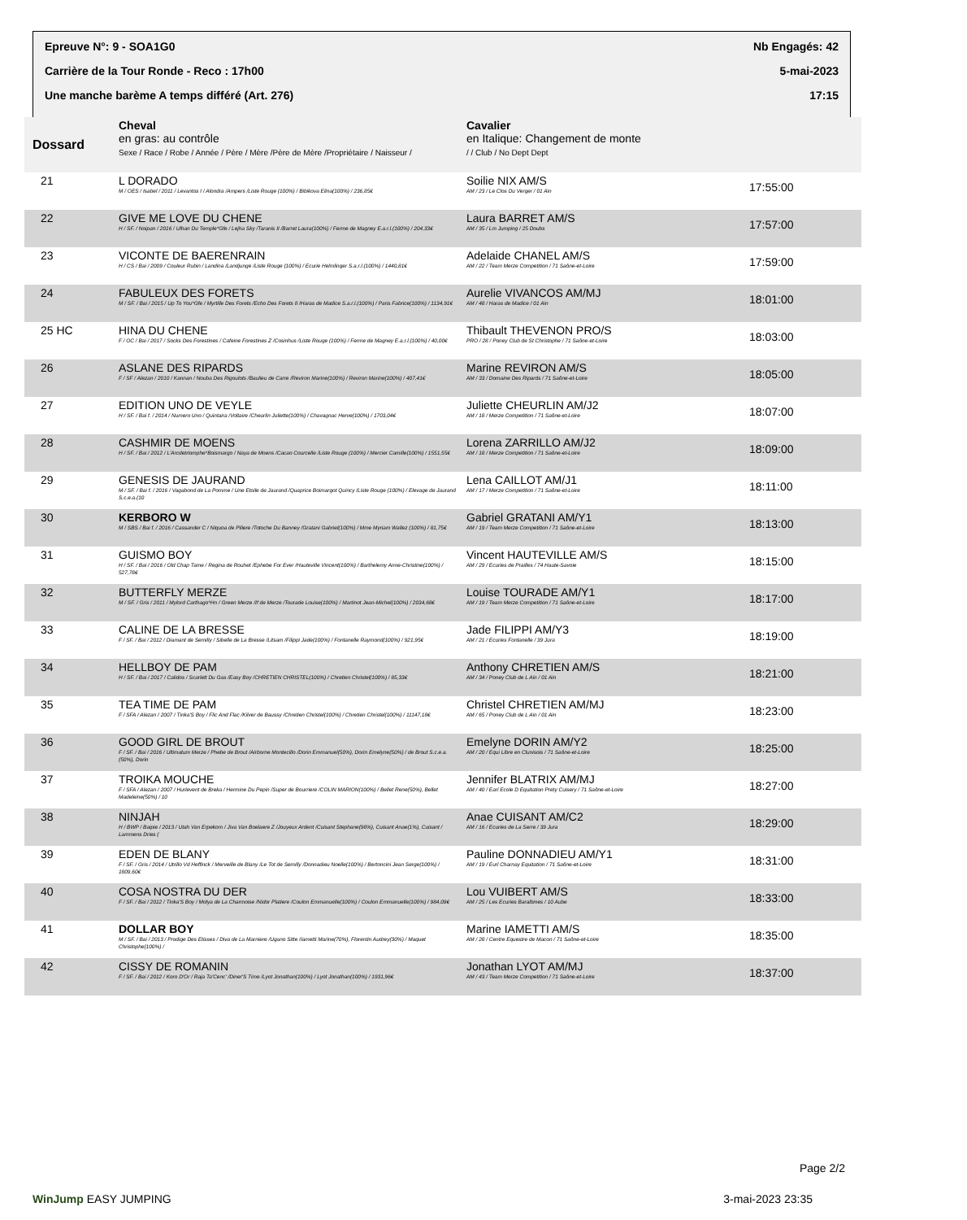Epreuve N°: 9 - SOA1G0 Nb Engagés: 42
Carrière de la Tour Ronde - Reco : 17h00 5-mai-2023
Une manche barème A temps différé (Art. 276) 17:15
| Dossard | Cheval en gras: au contrôle Sexe / Race / Robe / Année / Père / Mère /Père de Mère /Propriétaire / Naisseur / | Cavalier en Italique: Changement de monte / / Club / No Dept Dept | |
| --- | --- | --- | --- |
| 21 | L DORADO M / OES / Isabel / 2011 / Levantos I / Alondra /Ampers /Liste Rouge (100%) / Bibikova Elina(100%) / 236,85€ | Soilie NIX AM/S AM / 23 / Le Clos Du Verger / 01 Ain | 17:55:00 |
| 22 | GIVE ME LOVE DU CHENE H / SF. / Noipan / 2016 / Ulhan Du Temple*Gfe / Lejha Sky /Taranis II /Barret Laura(100%) / Ferme de Magney E.a.r.l.(100%) / 204,33€ | Laura BARRET AM/S AM / 35 / Lm Jumping / 25 Doubs | 17:57:00 |
| 23 | VICONTE DE BAERENRAIN H / CS / Bai / 2009 / Couleur Rubin / Landina /Landjunge /Liste Rouge (100%) / Ecurie Helmlinger S.a.r.l.(100%) / 1440,81€ | Adelaide CHANEL AM/S AM / 22 / Team Merze Competition / 71 Saône-et-Loire | 17:59:00 |
| 24 | FABULEUX DES FORETS M / SF. / Bai / 2015 / Up To You*Gfe / Myrtille Des Forets /Echo Des Forets II /Haras de Madice S.a.r.l.(100%) / Paris Fabrice(100%) / 1134,91€ | Aurelie VIVANCOS AM/MJ AM / 48 / Haras de Madice / 01 Ain | 18:01:00 |
| 25 HC | HINA DU CHENE F / OC / Bai / 2017 / Socks Des Forestines / Cafeine Forestines Z /Cosinhus /Liste Rouge (100%) / Ferme de Magney E.a.r.l.(100%) / 40,00€ | Thibault THEVENON PRO/S PRO / 28 / Poney Club de St Christophe / 71 Saône-et-Loire | 18:03:00 |
| 26 | ASLANE DES RIPARDS F / SF / Alezan / 2010 / Kannan / Nouba Des Rigoulots /Baulieu de Carre /Reviron Marine(100%) / Reviron Marine(100%) / 407,41€ | Marine REVIRON AM/S AM / 33 / Domaine Des Ripards / 71 Saône-et-Loire | 18:05:00 |
| 27 | EDITION UNO DE VEYLE H / SF. / Bai f. / 2014 / Numero Uno / Quintaira /Voltaire /Cheurlin Juliette(100%) / Chavagnac Herve(100%) / 1703,04€ | Juliette CHEURLIN AM/J2 AM / 18 / Merze Competition / 71 Saône-et-Loire | 18:07:00 |
| 28 | CASHMIR DE MOENS H / SF. / Bai / 2012 / L'Arcdetriomphe*Boismargo / Naya de Moens /Cacao Courcelle /Liste Rouge (100%) / Mercier Camille(100%) / 1551,55€ | Lorena ZARRILLO AM/J2 AM / 18 / Merze Competition / 71 Saône-et-Loire | 18:09:00 |
| 29 | GENESIS DE JAURAND M / SF. / Bai f. / 2016 / Vagabond de La Pomme / Une Etoile de Jaurand /Quaprice Boimargot Quincy /Liste Rouge (100%) / Elevage de Jaurand S.c.e.a.(10 | Lena CAILLOT AM/J1 AM / 17 / Merze Competition / 71 Saône-et-Loire | 18:11:00 |
| 30 | KERBORO W M / SBS / Bai f. / 2016 / Cassander C / Niquoa de Piliere /Totoche Du Banney /Gratani Gabriel(100%) / Mme Myriam Wallez (100%) / 81,75€ | Gabriel GRATANI AM/Y1 AM / 19 / Team Merze Competition / 71 Saône-et-Loire | 18:13:00 |
| 31 | GUISMO BOY H / SF. / Bai / 2016 / Old Chap Tame / Regina de Rouhet /Ephebe For Ever /Hauteville Vincent(100%) / Barthelemy Anne-Christine(100%) / 527,78€ | Vincent HAUTEVILLE AM/S AM / 29 / Ecuries de Prailles / 74 Haute-Savoie | 18:15:00 |
| 32 | BUTTERFLY MERZE M / SF. / Gris / 2011 / Mylord Carthago*Hn / Green Merze /If de Merze /Tourade Louise(100%) / Martinot Jean-Michel(100%) / 2034,68€ | Louise TOURADE AM/Y1 AM / 19 / Team Merze Competition / 71 Saône-et-Loire | 18:17:00 |
| 33 | CALINE DE LA BRESSE F / SF. / Bai / 2012 / Diamant de Semilly / Sibelle de La Bresse /Litsam /Filippi Jade(100%) / Fontanelle Raymond(100%) / 921,95€ | Jade FILIPPI AM/Y3 AM / 21 / Ecuries Fontanelle / 39 Jura | 18:19:00 |
| 34 | HELLBOY DE PAM H / SF. / Bai / 2017 / Calidos / Scarlett Du Gas /Easy Boy /CHRETIEN CHRISTEL(100%) / Chretien Christel(100%) / 85,33€ | Anthony CHRETIEN AM/S AM / 34 / Poney Club de L Ain / 01 Ain | 18:21:00 |
| 35 | TEA TIME DE PAM F / SFA / Alezan / 2007 / Tinka'S Boy / Flic And Flac /Kilver de Baussy /Chretien Christel(100%) / Chretien Christel(100%) / 11147,18€ | Christel CHRETIEN AM/MJ AM / 65 / Poney Club de L Ain / 01 Ain | 18:23:00 |
| 36 | GOOD GIRL DE BROUT F / SF. / Bai / 2016 / Ultimatum Merze / Phebe de Brout /Airborne Montecillo /Dorin Emmanuel(50%), Dorin Emelyne(50%) / de Brout S.c.e.a.(50%), Dorin | Emelyne DORIN AM/Y2 AM / 20 / Equi Libre en Clunisois / 71 Saône-et-Loire | 18:25:00 |
| 37 | TROIKA MOUCHE F / SFA / Alezan / 2007 / Hurlevent de Breka / Hermine Du Pepin /Super de Bourriere /COLIN MARION(100%) / Bellet Rene(50%), Bellet Madeleine(50%) / 10 | Jennifer BLATRIX AM/MJ AM / 40 / Earl Ecole D Equitation Prety Cuisery / 71 Saône-et-Loire | 18:27:00 |
| 38 | NINJAH H / BWP / Baipie / 2013 / Utah Van Erpekom / Jiva Van Boelaere Z /Jouyeux Ardent /Cuisant Stephane(98%), Cuisant Anae(1%), Cuisant / Lammens Dries ( | Anae CUISANT AM/C2 AM / 16 / Ecuries de La Serre / 39 Jura | 18:29:00 |
| 39 | EDEN DE BLANY F / SF. / Gris / 2014 / Utrillo Vd Heffinck / Merveille de Blany /Le Tot de Semilly /Donnadieu Noelle(100%) / Bertoncini Jean Serge(100%) / 1809,60€ | Pauline DONNADIEU AM/Y1 AM / 19 / Eurl Charnay Equitation / 71 Saône-et-Loire | 18:31:00 |
| 40 | COSA NOSTRA DU DER F / SF. / Bai / 2012 / Tinka'S Boy / Molya de La Charmoise /Nidor Platiere /Coulon Emmanuelle(100%) / Coulon Emmanuelle(100%) / 984,09€ | Lou VUIBERT AM/S AM / 25 / Les Ecuries Baralbines / 10 Aube | 18:33:00 |
| 41 | DOLLAR BOY M / SF. / Bai / 2013 / Prodige Des Etisses / Diva de La Marniere /Ugano Sitte /Iametti Marine(70%), Florentin Audrey(30%) / Maquet Christophe(100%) / | Marine IAMETTI AM/S AM / 28 / Centre Equestre de Macon / 71 Saône-et-Loire | 18:35:00 |
| 42 | CISSY DE ROMANIN F / SF. / Bai / 2012 / Koro D'Or / Raja Ta'Cenc' /Diner'S Time /Lyot Jonathan(100%) / Lyot Jonathan(100%) / 1931,96€ | Jonathan LYOT AM/MJ AM / 43 / Team Merze Competition / 71 Saône-et-Loire | 18:37:00 |
Page 2/2
WinJump EASY JUMPING 3-mai-2023 23:35